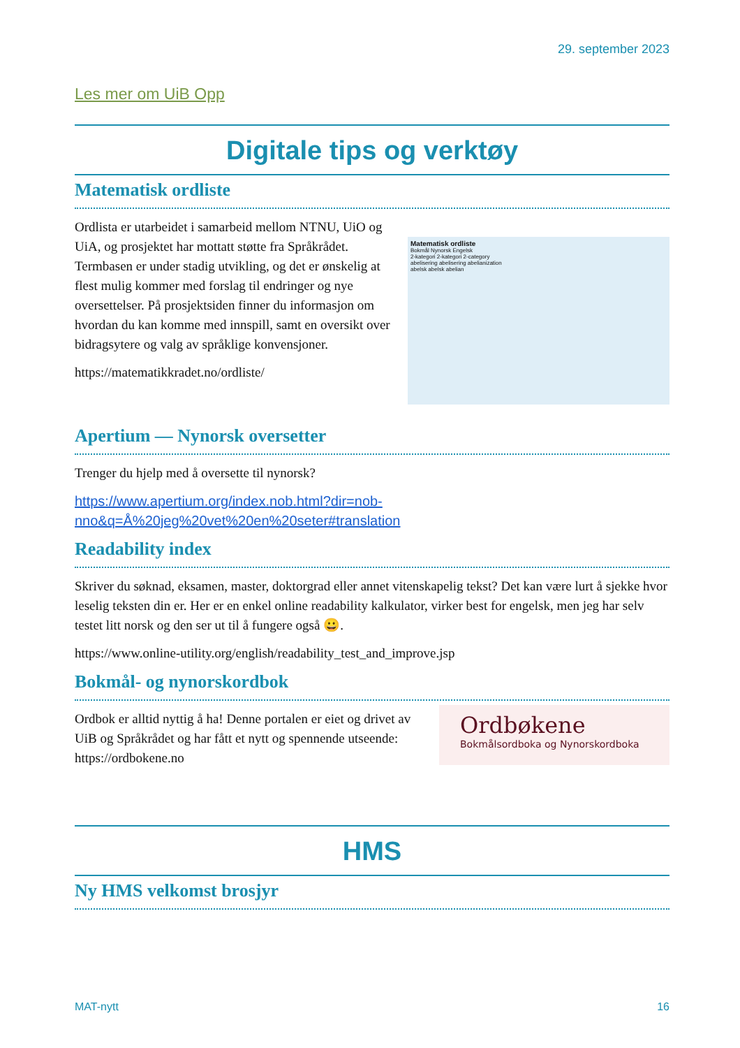29. september 2023
Les mer om UiB Opp
Digitale tips og verktøy
Matematisk ordliste
Ordlista er utarbeidet i samarbeid mellom NTNU, UiO og UiA, og prosjektet har mottatt støtte fra Språkrådet. Termbasen er under stadig utvikling, og det er ønskelig at flest mulig kommer med forslag til endringer og nye oversettelser. På prosjektsiden finner du informasjon om hvordan du kan komme med innspill, samt en oversikt over bidragsytere og valg av språklige konvensjoner.
https://matematikkradet.no/ordliste/
Matematisk ordliste
Bokmål Nynorsk Engelsk
2-kategori 2-kategori 2-category
abelisering abelisering abelianization
abelsk abelsk abelian
Apertium — Nynorsk oversetter
Trenger du hjelp med å oversette til nynorsk?
https://www.apertium.org/index.nob.html?dir=nob-nno&q=Å%20jeg%20vet%20en%20seter#translation
Readability index
Skriver du søknad, eksamen, master, doktorgrad eller annet vitenskapelig tekst? Det kan være lurt å sjekke hvor leselig teksten din er. Her er en enkel online readability kalkulator, virker best for engelsk, men jeg har selv testet litt norsk og den ser ut til å fungere også 😀.
https://www.online-utility.org/english/readability_test_and_improve.jsp
Bokmål- og nynorskordbok
Ordbok er alltid nyttig å ha! Denne portalen er eiet og drivet av UiB og Språkrådet og har fått et nytt og spennende utseende: https://ordbokene.no
Ordbøkene
Bokmålsordboka og Nynorskordboka
HMS
Ny HMS velkomst brosjyr
MAT-nytt 16